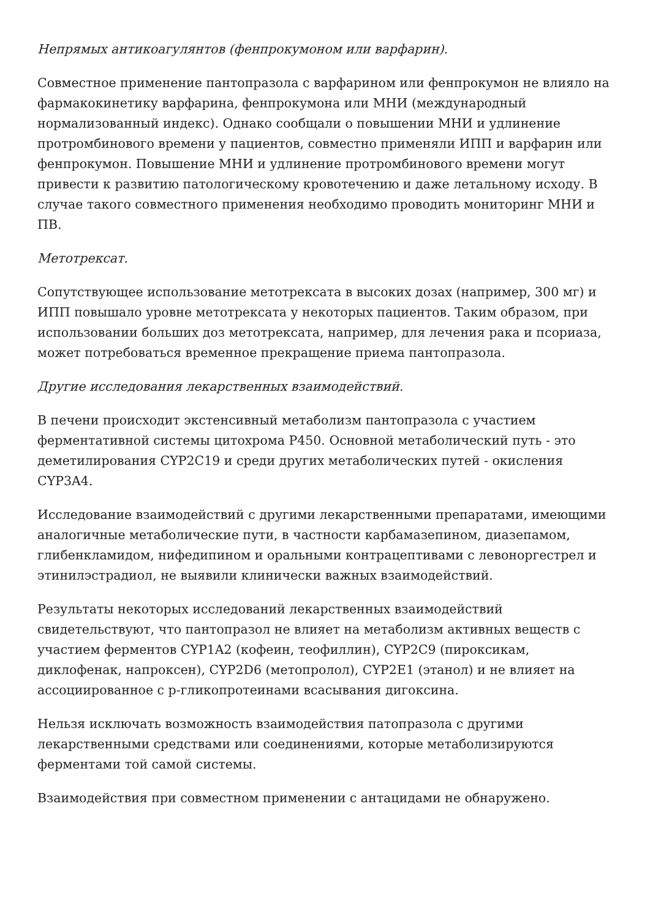Непрямых антикоагулянтов (фенпрокумоном или варфарин).
Совместное применение пантопразола с варфарином или фенпрокумон не влияло на фармакокинетику варфарина, фенпрокумона или МНИ (международный нормализованный индекс). Однако сообщали о повышении МНИ и удлинение протромбинового времени у пациентов, совместно применяли ИПП и варфарин или фенпрокумон. Повышение МНИ и удлинение протромбинового времени могут привести к развитию патологическому кровотечению и даже летальному исходу. В случае такого совместного применения необходимо проводить мониторинг МНИ и ПВ.
Метотрексат.
Сопутствующее использование метотрексата в высоких дозах (например, 300 мг) и ИПП повышало уровне метотрексата у некоторых пациентов. Таким образом, при использовании больших доз метотрексата, например, для лечения рака и псориаза, может потребоваться временное прекращение приема пантопразола.
Другие исследования лекарственных взаимодействий.
В печени происходит экстенсивный метаболизм пантопразола с участием ферментативной системы цитохрома Р450. Основной метаболический путь - это деметилирования CYP2C19 и среди других метаболических путей - окисления CYP3A4.
Исследование взаимодействий с другими лекарственными препаратами, имеющими аналогичные метаболические пути, в частности карбамазепином, диазепамом, глибенкламидом, нифедипином и оральными контрацептивами с левоноргестрел и этинилэстрадиол, не выявили клинически важных взаимодействий.
Результаты некоторых исследований лекарственных взаимодействий свидетельствуют, что пантопразол не влияет на метаболизм активных веществ с участием ферментов CYP1A2 (кофеин, теофиллин), CYP2C9 (пироксикам, диклофенак, напроксен), CYP2D6 (метопролол), CYP2E1 (этанол) и не влияет на ассоциированное с р-гликопротеинами всасывания дигоксина.
Нельзя исключать возможность взаимодействия патопразола с другими лекарственными средствами или соединениями, которые метаболизируются ферментами той самой системы.
Взаимодействия при совместном применении с антацидами не обнаружено.